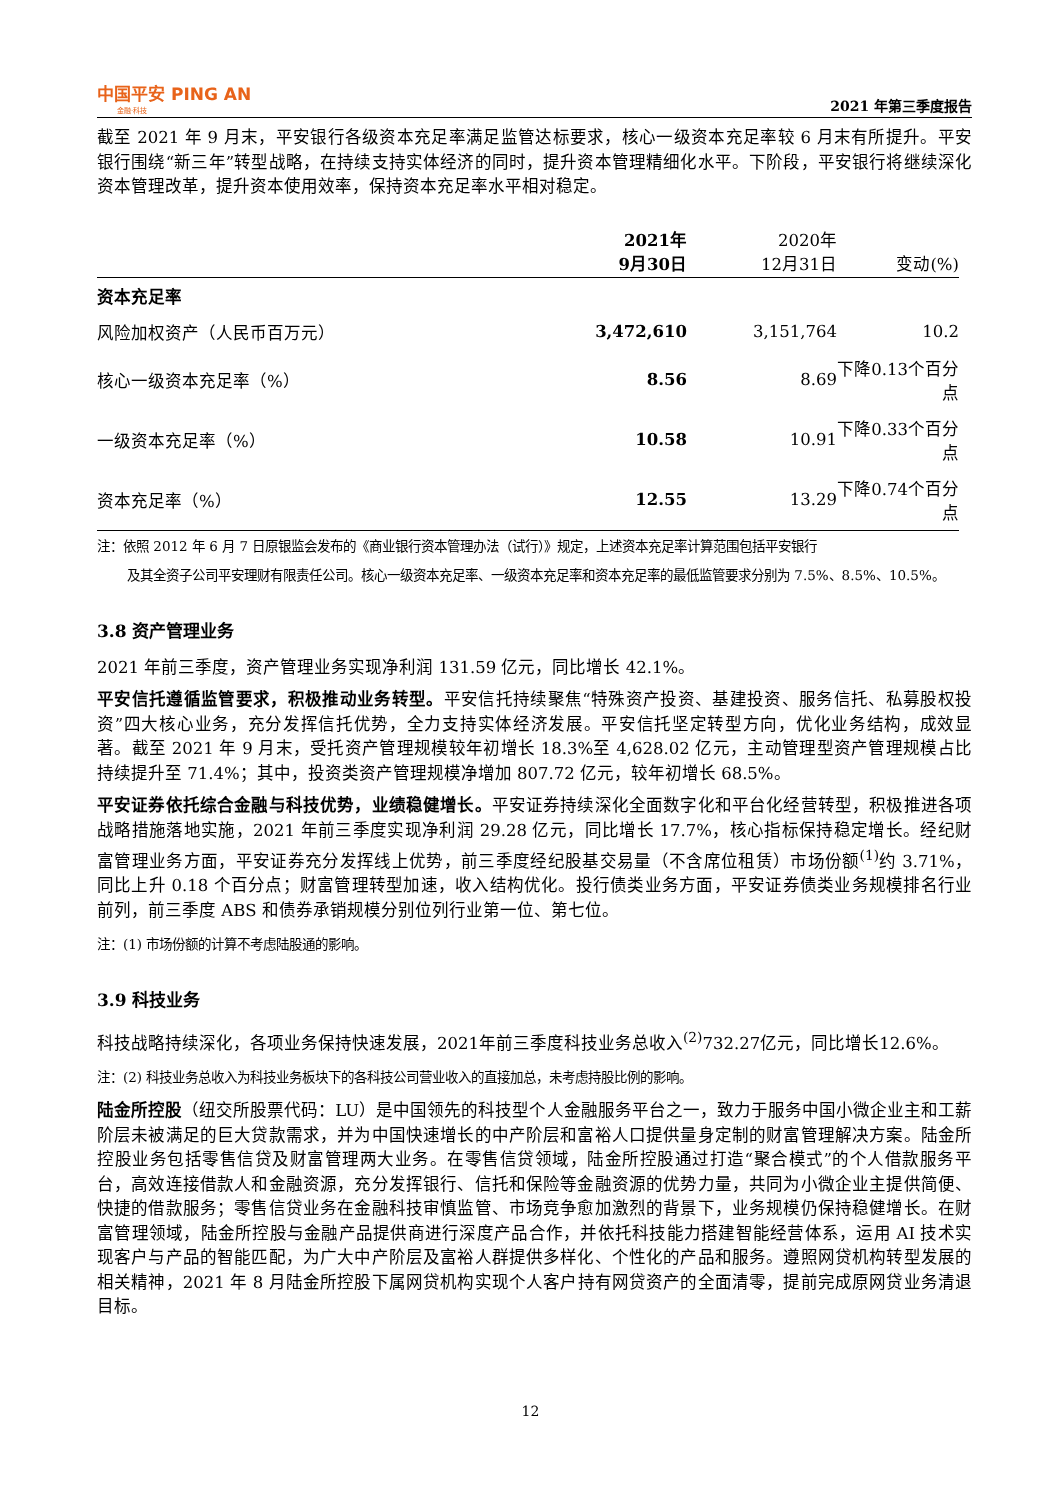中国平安 PING AN
金融·科技
2021 年第三季度报告
截至 2021 年 9 月末，平安银行各级资本充足率满足监管达标要求，核心一级资本充足率较 6 月末有所提升。平安银行围绕“新三年”转型战略，在持续支持实体经济的同时，提升资本管理精细化水平。下阶段，平安银行将继续深化资本管理改革，提升资本使用效率，保持资本充足率水平相对稳定。
| | 2021年 9月30日 | 2020年 12月31日 | 变动(%) |
| --- | --- | --- | --- |
| 资本充足率 | | | |
| 风险加权资产（人民币百万元） | 3,472,610 | 3,151,764 | 10.2 |
| 核心一级资本充足率（%） | 8.56 | 8.69 | 下降0.13个百分点 |
| 一级资本充足率（%） | 10.58 | 10.91 | 下降0.33个百分点 |
| 资本充足率（%） | 12.55 | 13.29 | 下降0.74个百分点 |
注：依照 2012 年 6 月 7 日原银监会发布的《商业银行资本管理办法（试行）》规定，上述资本充足率计算范围包括平安银行
及其全资子公司平安理财有限责任公司。核心一级资本充足率、一级资本充足率和资本充足率的最低监管要求分别为 7.5%、8.5%、10.5%。
3.8 资产管理业务
2021 年前三季度，资产管理业务实现净利润 131.59 亿元，同比增长 42.1%。
平安信托遵循监管要求，积极推动业务转型。平安信托持续聚焦“特殊资产投资、基建投资、服务信托、私募股权投资”四大核心业务，充分发挥信托优势，全力支持实体经济发展。平安信托坚定转型方向，优化业务结构，成效显著。截至 2021 年 9 月末，受托资产管理规模较年初增长 18.3%至 4,628.02 亿元，主动管理型资产管理规模占比持续提升至 71.4%；其中，投资类资产管理规模净增加 807.72 亿元，较年初增长 68.5%。
平安证券依托综合金融与科技优势，业绩稳健增长。平安证券持续深化全面数字化和平台化经营转型，积极推进各项战略措施落地实施，2021 年前三季度实现净利润 29.28 亿元，同比增长 17.7%，核心指标保持稳定增长。经纪财富管理业务方面，平安证券充分发挥线上优势，前三季度经纪股基交易量（不含席位租赁）市场份额<sup>(1)</sup>约 3.71%，同比上升 0.18 个百分点；财富管理转型加速，收入结构优化。投行债类业务方面，平安证券债类业务规模排名行业前列，前三季度 ABS 和债券承销规模分别位列行业第一位、第七位。
注：(1) 市场份额的计算不考虑陆股通的影响。
3.9 科技业务
科技战略持续深化，各项业务保持快速发展，2021年前三季度科技业务总收入<sup>(2)</sup>732.27亿元，同比增长12.6%。
注：(2) 科技业务总收入为科技业务板块下的各科技公司营业收入的直接加总，未考虑持股比例的影响。
陆金所控股（纽交所股票代码：LU）是中国领先的科技型个人金融服务平台之一，致力于服务中国小微企业主和工薪阶层未被满足的巨大贷款需求，并为中国快速增长的中产阶层和富裕人口提供量身定制的财富管理解决方案。陆金所控股业务包括零售信贷及财富管理两大业务。在零售信贷领域，陆金所控股通过打造“聚合模式”的个人借款服务平台，高效连接借款人和金融资源，充分发挥银行、信托和保险等金融资源的优势力量，共同为小微企业主提供简便、快捷的借款服务；零售信贷业务在金融科技审慎监管、市场竞争愈加激烈的背景下，业务规模仍保持稳健增长。在财富管理领域，陆金所控股与金融产品提供商进行深度产品合作，并依托科技能力搭建智能经营体系，运用 AI 技术实现客户与产品的智能匹配，为广大中产阶层及富裕人群提供多样化、个性化的产品和服务。遵照网贷机构转型发展的相关精神，2021 年 8 月陆金所控股下属网贷机构实现个人客户持有网贷资产的全面清零，提前完成原网贷业务清退目标。
12